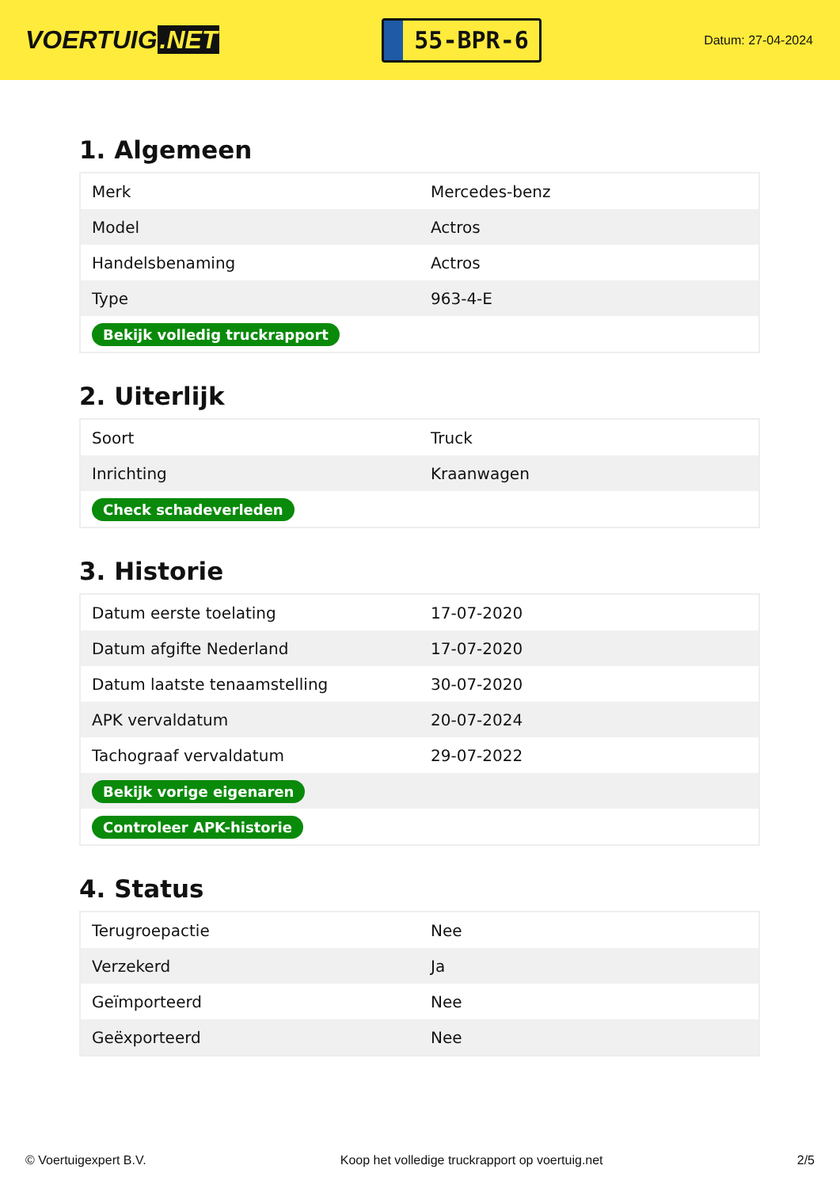VOERTUIG.NET
55-BPR-6
Datum: 27-04-2024
1. Algemeen
| Merk | Mercedes-benz |
| Model | Actros |
| Handelsbenaming | Actros |
| Type | 963-4-E |
| Bekijk volledig truckrapport | |
2. Uiterlijk
| Soort | Truck |
| Inrichting | Kraanwagen |
| Check schadeverleden | |
3. Historie
| Datum eerste toelating | 17-07-2020 |
| Datum afgifte Nederland | 17-07-2020 |
| Datum laatste tenaamstelling | 30-07-2020 |
| APK vervaldatum | 20-07-2024 |
| Tachograaf vervaldatum | 29-07-2022 |
| Bekijk vorige eigenaren | |
| Controleer APK-historie | |
4. Status
| Terugroepactie | Nee |
| Verzekerd | Ja |
| Geïmporteerd | Nee |
| Geëxporteerd | Nee |
© Voertuigexpert B.V. Koop het volledige truckrapport op voertuig.net 2/5